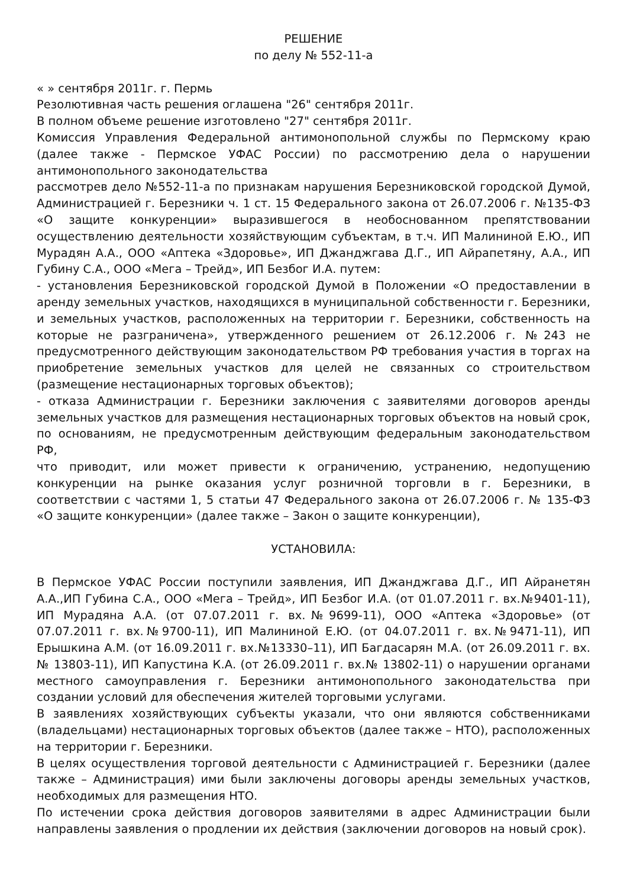РЕШЕНИЕ
по делу № 552-11-а
« » сентября 2011г. г. Пермь
Резолютивная часть решения оглашена "26" сентября 2011г.
В полном объеме решение изготовлено "27" сентября 2011г.
Комиссия Управления Федеральной антимонопольной службы по Пермскому краю (далее также - Пермское УФАС России) по рассмотрению дела о нарушении антимонопольного законодательства
рассмотрев дело №552-11-а по признакам нарушения Березниковской городской Думой, Администрацией г. Березники ч. 1 ст. 15 Федерального закона от 26.07.2006 г. №135-ФЗ «О защите конкуренции» выразившегося в необоснованном препятствовании осуществлению деятельности хозяйствующим субъектам, в т.ч. ИП Малининой Е.Ю., ИП Мурадян А.А., ООО «Аптека «Здоровье», ИП Джанджгава Д.Г., ИП Айрапетяну, А.А., ИП Губину С.А., ООО «Мега – Трейд», ИП Безбог И.А. путем:
- установления Березниковской городской Думой в Положении «О предоставлении в аренду земельных участков, находящихся в муниципальной собственности г. Березники, и земельных участков, расположенных на территории г. Березники, собственность на которые не разграничена», утвержденного решением от 26.12.2006 г. №243 не предусмотренного действующим законодательством РФ требования участия в торгах на приобретение земельных участков для целей не связанных со строительством (размещение нестационарных торговых объектов);
- отказа Администрации г. Березники заключения с заявителями договоров аренды земельных участков для размещения нестационарных торговых объектов на новый срок, по основаниям, не предусмотренным действующим федеральным законодательством РФ,
что приводит, или может привести к ограничению, устранению, недопущению конкуренции на рынке оказания услуг розничной торговли в г. Березники, в соответствии с частями 1, 5 статьи 47 Федерального закона от 26.07.2006 г. № 135-ФЗ «О защите конкуренции» (далее также – Закон о защите конкуренции),
УСТАНОВИЛА:
В Пермское УФАС России поступили заявления, ИП Джанджгава Д.Г., ИП Айранетян А.А.,ИП Губина С.А., ООО «Мега – Трейд», ИП Безбог И.А. (от 01.07.2011 г. вх.№9401-11), ИП Мурадяна А.А. (от 07.07.2011 г. вх.№9699-11), ООО «Аптека «Здоровье» (от 07.07.2011 г. вх.№9700-11), ИП Малининой Е.Ю. (от 04.07.2011 г. вх.№9471-11), ИП Ерышкина А.М. (от 16.09.2011 г. вх.№13330–11), ИП Багдасарян М.А. (от 26.09.2011 г. вх.№ 13803-11), ИП Капустина К.А. (от 26.09.2011 г. вх.№ 13802-11) о нарушении органами местного самоуправления г. Березники антимонопольного законодательства при создании условий для обеспечения жителей торговыми услугами.
В заявлениях хозяйствующих субъекты указали, что они являются собственниками (владельцами) нестационарных торговых объектов (далее также – НТО), расположенных на территории г. Березники.
В целях осуществления торговой деятельности с Администрацией г. Березники (далее также – Администрация) ими были заключены договоры аренды земельных участков, необходимых для размещения НТО.
По истечении срока действия договоров заявителями в адрес Администрации были направлены заявления о продлении их действия (заключении договоров на новый срок).